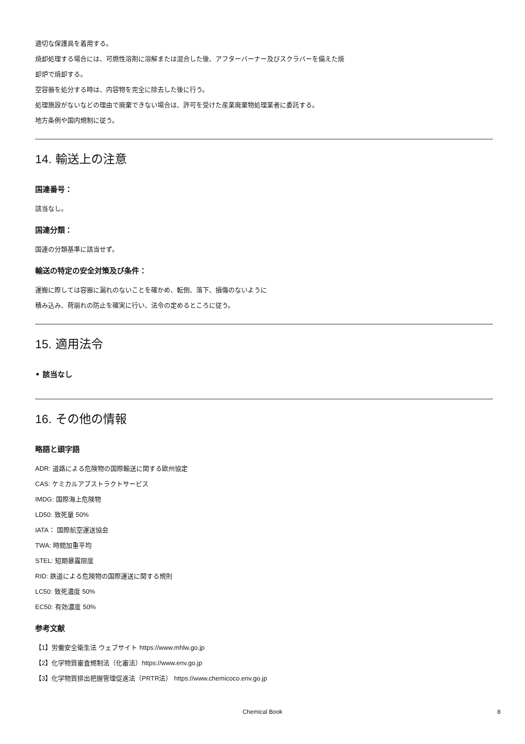適切な保護具を着用する。
焼却処理する場合には、可燃性溶剤に溶解または混合した後、アフターバーナー及びスクラバーを備えた焼
却炉で焼却する。
空容器を処分する時は、内容物を完全に除去した後に行う。
処理施設がないなどの理由で廃棄できない場合は、許可を受けた産業廃棄物処理業者に委託する。
地方条例や国内規制に従う。
14. 輸送上の注意
国連番号：
該当なし。
国連分類：
国連の分類基準に該当せず。
輸送の特定の安全対策及び条件：
運搬に際しては容器に漏れのないことを確かめ、転倒、落下、損傷のないように
積み込み、荷崩れの防止を確実に行い、法令の定めるところに従う。
15. 適用法令
• 該当なし
16. その他の情報
略語と頭字語
ADR: 道路による危険物の国際輸送に関する欧州協定
CAS: ケミカルアブストラクトサービス
IMDG: 国際海上危険物
LD50: 致死量 50%
IATA： 国際航空運送協会
TWA: 時間加重平均
STEL: 短期暴露限度
RID: 鉄道による危険物の国際運送に関する規則
LC50: 致死濃度 50%
EC50: 有効濃度 50%
参考文献
【1】労働安全衛生法 ウェブサイト https://www.mhlw.go.jp
【2】化学物質審査規制法（化審法）https://www.env.go.jp
【3】化学物質排出把握管理促進法（PRTR法） https://www.chemicoco.env.go.jp
Chemical Book 8